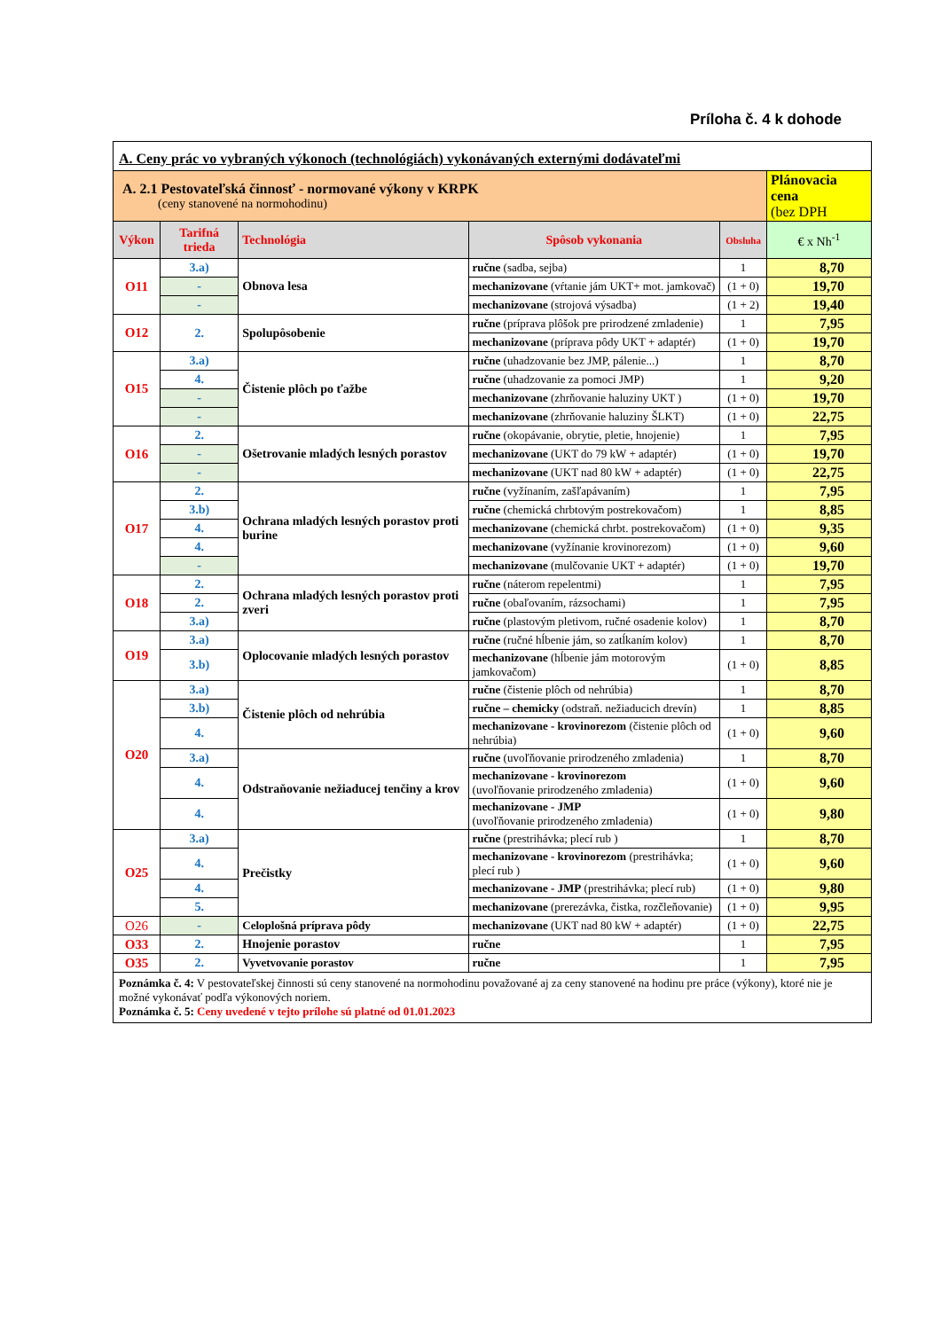Príloha č. 4 k dohode
| A. Ceny prác vo vybraných výkonoch (technológiách) vykonávaných externými dodávateľmi | | | | | |
| A. 2.1 Pestovateľská činnosť - normované výkony v KRPK (ceny stanovené na normohodinu) | | | | | Plánovacia cena (bez DPH |
| Výkon | Tarifná trieda | Technológia | Spôsob vykonania | Obsluha | € x Nh<sup>-1</sup> |
| O11 | 3.a) | Obnova lesa | ručne (sadba, sejba) | 1 | 8,70 |
| | - | | mechanizovane (vŕtanie jám UKT+ mot. jamkovač) | (1 + 0) | 19,70 |
| | - | | mechanizovane (strojová výsadba) | (1 + 2) | 19,40 |
| O12 | 2. | Spolupôsobenie | ručne (príprava plôšok pre prirodzené zmladenie) | 1 | 7,95 |
| | | | mechanizovane (príprava pôdy UKT + adaptér) | (1 + 0) | 19,70 |
| O15 | 3.a) | Čistenie plôch po ťažbe | ručne (uhadzovanie bez JMP, pálenie...) | 1 | 8,70 |
| | 4. | | ručne (uhadzovanie za pomoci JMP) | 1 | 9,20 |
| | - | | mechanizovane (zhrňovanie haluziny UKT ) | (1 + 0) | 19,70 |
| | - | | mechanizovane (zhrňovanie haluziny ŠLKT) | (1 + 0) | 22,75 |
| O16 | 2. | Ošetrovanie mladých lesných porastov | ručne (okopávanie, obrytie, pletie, hnojenie) | 1 | 7,95 |
| | - | | mechanizovane (UKT do 79 kW + adaptér) | (1 + 0) | 19,70 |
| | - | | mechanizovane (UKT nad 80 kW + adaptér) | (1 + 0) | 22,75 |
| O17 | 2. | Ochrana mladých lesných porastov proti burine | ručne (vyžínaním, zašľapávaním) | 1 | 7,95 |
| | 3.b) | | ručne (chemická chrbtovým postrekovačom) | 1 | 8,85 |
| | 4. | | mechanizovane (chemická chrbt. postrekovačom) | (1 + 0) | 9,35 |
| | 4. | | mechanizovane (vyžínanie krovinorezom) | (1 + 0) | 9,60 |
| | - | | mechanizovane (mulčovanie UKT + adaptér) | (1 + 0) | 19,70 |
| O18 | 2. | Ochrana mladých lesných porastov proti zveri | ručne (náterom repelentmi) | 1 | 7,95 |
| | 2. | | ručne (obaľovaním, rázsochami) | 1 | 7,95 |
| | 3.a) | | ručne (plastovým pletivom, ručné osadenie kolov) | 1 | 8,70 |
| O19 | 3.a) | Oplocovanie mladých lesných porastov | ručne (ručné hĺbenie jám, so zatĺkaním kolov) | 1 | 8,70 |
| | 3.b) | | mechanizovane (hĺbenie jám motorovým jamkovačom) | (1 + 0) | 8,85 |
| O20 | 3.a) | Čistenie plôch od nehrúbia | ručne (čistenie plôch od nehrúbia) | 1 | 8,70 |
| | 3.b) | | ručne – chemicky (odstraň. nežiaducich drevín) | 1 | 8,85 |
| | 4. | | mechanizovane - krovinorezom (čistenie plôch od nehrúbia) | (1 + 0) | 9,60 |
| | 3.a) | Odstraňovanie nežiaducej tenčiny a krov | ručne (uvoľňovanie prirodzeného zmladenia) | 1 | 8,70 |
| | 4. | | mechanizovane - krovinorezom (uvoľňovanie prirodzeného zmladenia) | (1 + 0) | 9,60 |
| | 4. | | mechanizovane - JMP (uvoľňovanie prirodzeného zmladenia) | (1 + 0) | 9,80 |
| O25 | 3.a) | Prečistky | ručne (prestrihávka; plecí rub ) | 1 | 8,70 |
| | 4. | | mechanizovane - krovinorezom (prestrihávka; plecí rub ) | (1 + 0) | 9,60 |
| | 4. | | mechanizovane - JMP (prestrihávka; plecí rub) | (1 + 0) | 9,80 |
| | 5. | | mechanizovane (prerezávka, čistka, rozčleňovanie) | (1 + 0) | 9,95 |
| O26 | - | Celoplošná príprava pôdy | mechanizovane (UKT nad 80 kW + adaptér) | (1 + 0) | 22,75 |
| O33 | 2. | Hnojenie porastov | ručne | 1 | 7,95 |
| O35 | 2. | Vyvetvovanie porastov | ručne | 1 | 7,95 |
| Poznámka č. 4: V pestovateľskej činnosti sú ceny stanovené na normohodinu považované aj za ceny stanovené na hodinu pre práce (výkony), ktoré nie je možné vykonávať podľa výkonových noriem. Poznámka č. 5: Ceny uvedené v tejto prílohe sú platné od 01.01.2023 | | | | | |